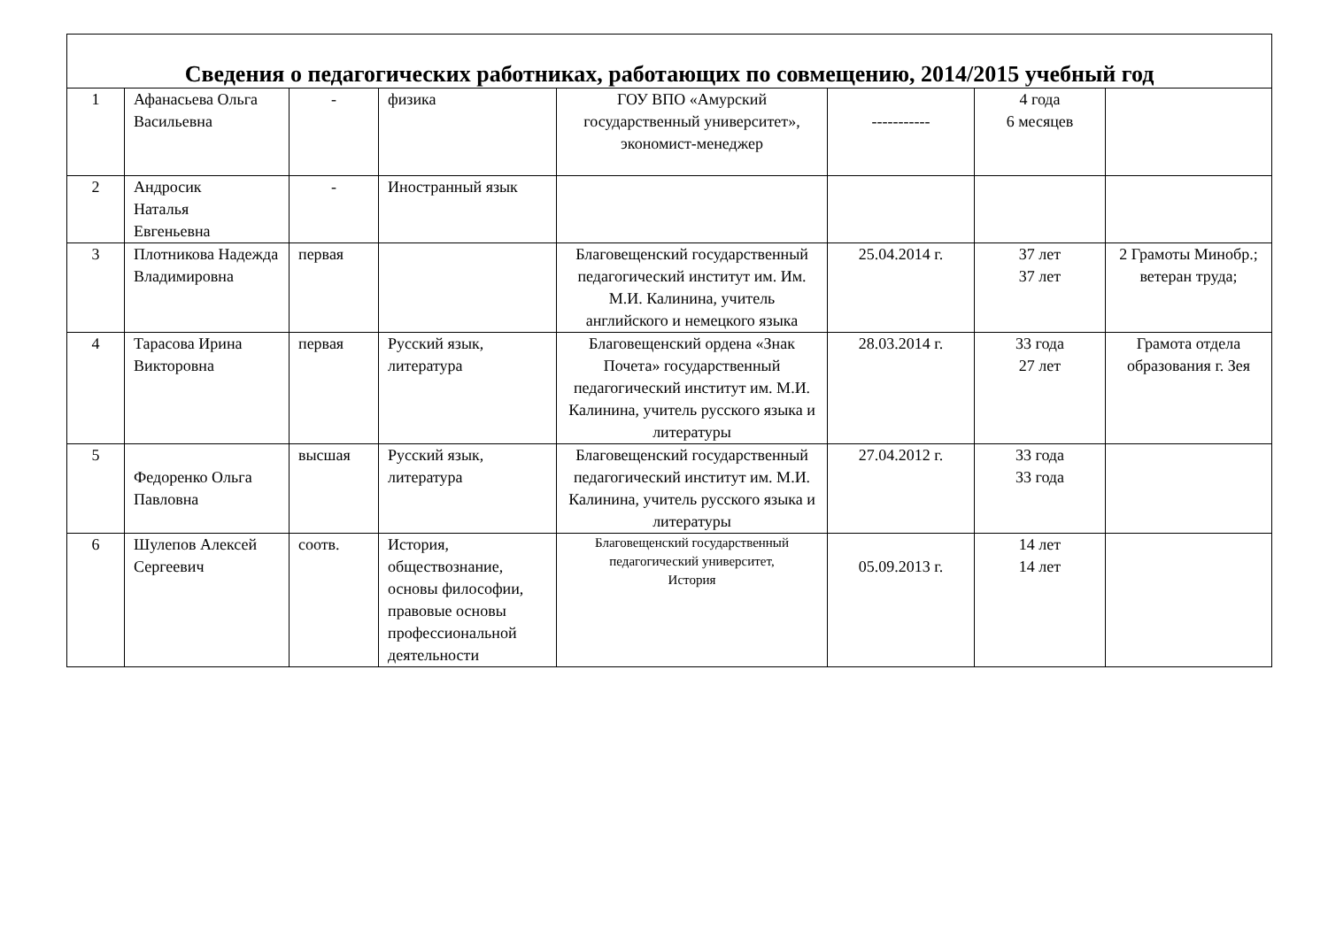| Сведения о педагогических работниках, работающих по совмещению, 2014/2015 учебный год | | | | | | | |
| 1 | Афанасьева Ольга Васильевна | - | физика | ГОУ ВПО «Амурский государственный университет», экономист-менеджер | ----------- | 4 года 6 месяцев | |
| 2 | Андросик Наталья Евгеньевна | - | Иностранный язык | | | | |
| 3 | Плотникова Надежда Владимировна | первая | | Благовещенский государственный педагогический институт им. Им. М.И. Калинина, учитель английского и немецкого языка | 25.04.2014 г. | 37 лет 37 лет | 2 Грамоты Минобр.; ветеран труда; |
| 4 | Тарасова Ирина Викторовна | первая | Русский язык, литература | Благовещенский ордена «Знак Почета» государственный педагогический институт им. М.И. Калинина, учитель русского языка и литературы | 28.03.2014 г. | 33 года 27 лет | Грамота отдела образования г. Зея |
| 5 | Федоренко Ольга Павловна | высшая | Русский язык, литература | Благовещенский государственный педагогический институт им. М.И. Калинина, учитель русского языка и литературы | 27.04.2012 г. | 33 года 33 года | |
| 6 | Шулепов Алексей Сергеевич | соотв. | История, обществознание, основы философии, правовые основы профессиональной деятельности | Благовещенский государственный педагогический университет, История | 05.09.2013 г. | 14 лет 14 лет | |